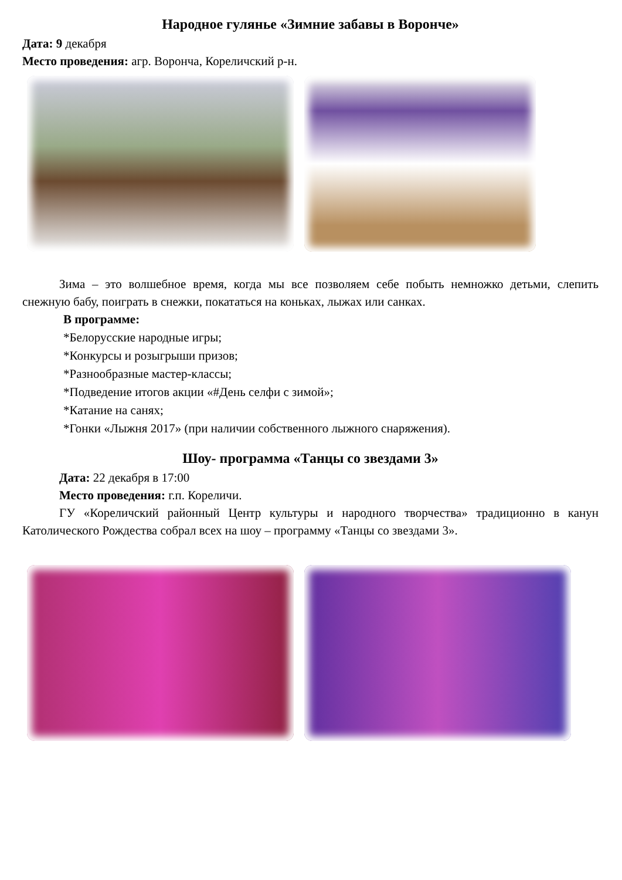Народное гулянье «Зимние забавы в Ворончe»
Дата: 9 декабря
Место проведения: агр. Ворончa, Кореличский р-н.
Зима – это волшебное время, когда мы все позволяем себе побыть немножко детьми, слепить снежную бабу, поиграть в снежки, покататься на коньках, лыжах или санках.
В программе:
*Белорусские народные игры;
*Конкурсы и розыгрыши призов;
*Разнообразные мастер-классы;
*Подведение итогов акции «#День селфи с зимой»;
*Катание на санях;
*Гонки «Лыжня 2017» (при наличии собственного лыжного снаряжения).
Шоу- программа «Танцы со звездами 3»
Дата: 22 декабря в 17:00
Место проведения: г.п. Кореличи.
ГУ «Кореличский районный Центр культуры и народного творчества» традиционно в канун Католического Рождества собрал всех на шоу – программу «Танцы со звездами 3».